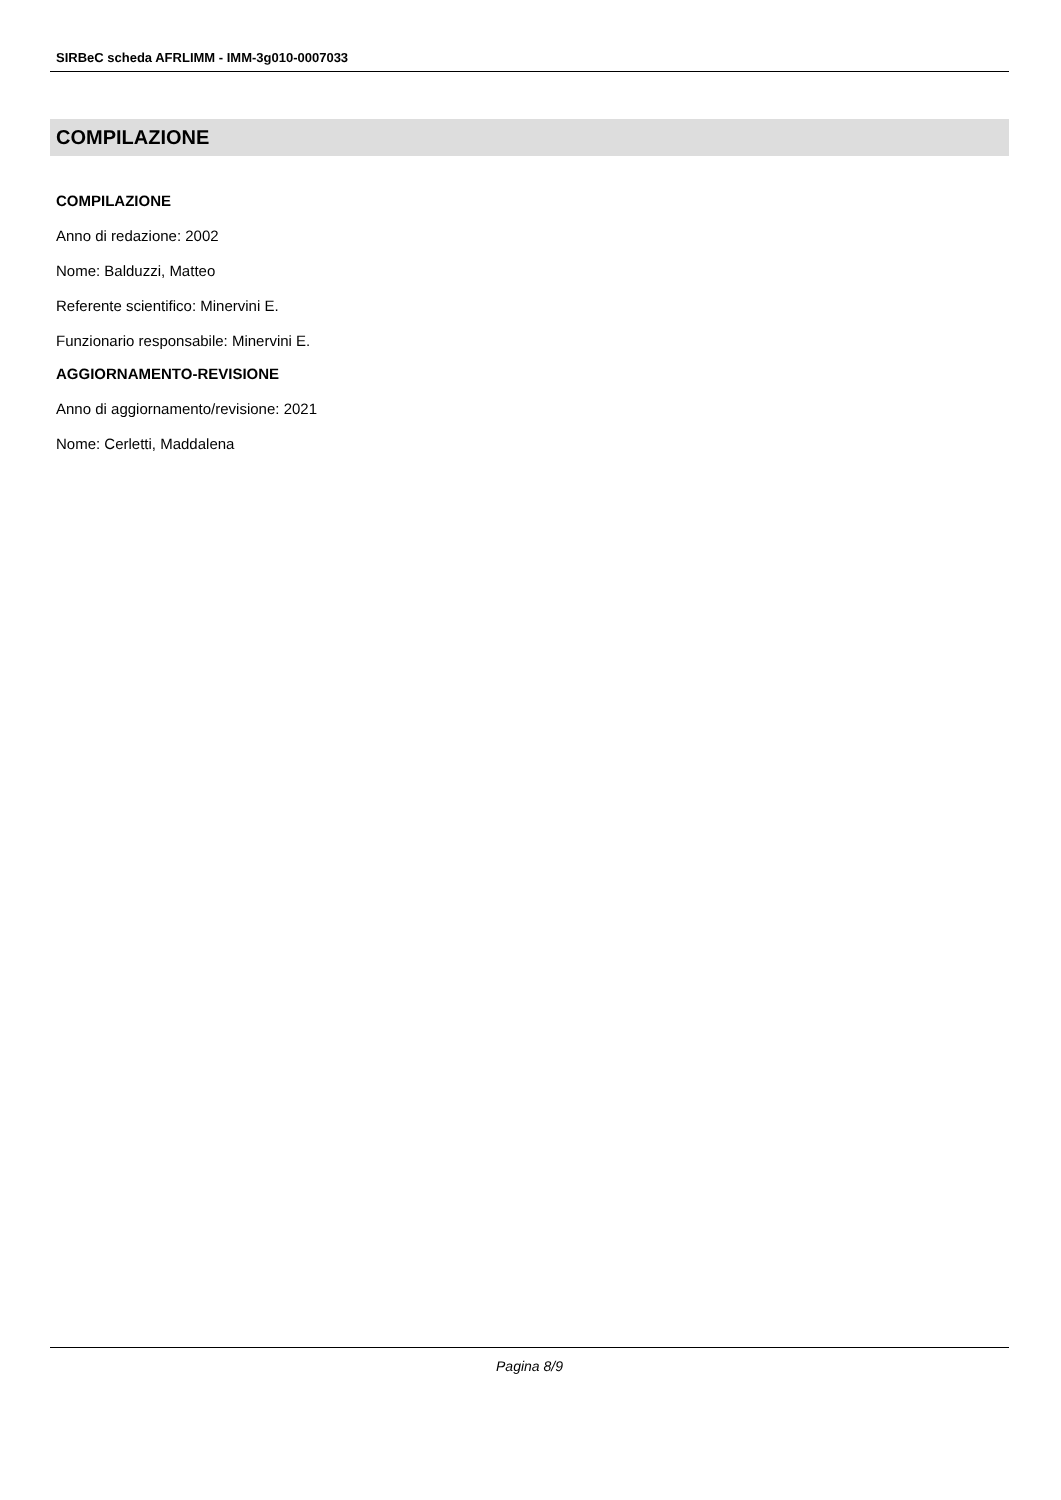SIRBeC scheda AFRLIMM - IMM-3g010-0007033
COMPILAZIONE
COMPILAZIONE
Anno di redazione: 2002
Nome: Balduzzi, Matteo
Referente scientifico: Minervini E.
Funzionario responsabile: Minervini E.
AGGIORNAMENTO-REVISIONE
Anno di aggiornamento/revisione: 2021
Nome: Cerletti, Maddalena
Pagina 8/9